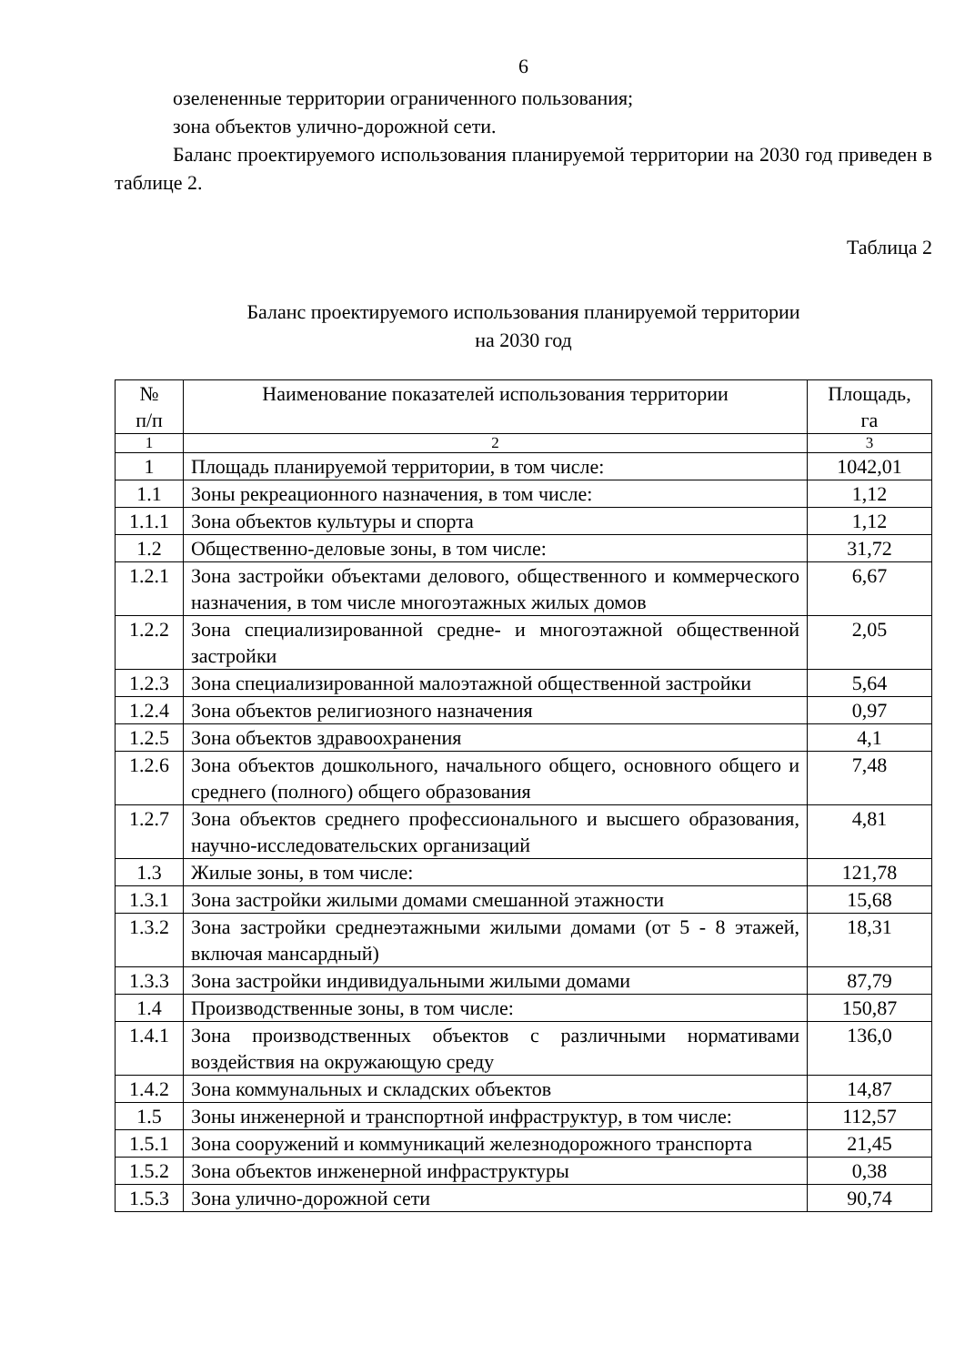6
озелененные территории ограниченного пользования;
зона объектов улично-дорожной сети.
Баланс проектируемого использования планируемой территории на 2030 год приведен в таблице 2.
Таблица 2
Баланс проектируемого использования планируемой территории
на 2030 год
| № п/п | Наименование показателей использования территории | Площадь, га |
| --- | --- | --- |
| 1 | 2 | 3 |
| 1 | Площадь планируемой территории, в том числе: | 1042,01 |
| 1.1 | Зоны рекреационного назначения, в том числе: | 1,12 |
| 1.1.1 | Зона объектов культуры и спорта | 1,12 |
| 1.2 | Общественно-деловые зоны, в том числе: | 31,72 |
| 1.2.1 | Зона застройки объектами делового, общественного и коммерческого назначения, в том числе многоэтажных жилых домов | 6,67 |
| 1.2.2 | Зона специализированной средне- и многоэтажной общественной застройки | 2,05 |
| 1.2.3 | Зона специализированной малоэтажной общественной застройки | 5,64 |
| 1.2.4 | Зона объектов религиозного назначения | 0,97 |
| 1.2.5 | Зона объектов здравоохранения | 4,1 |
| 1.2.6 | Зона объектов дошкольного, начального общего, основного общего и среднего (полного) общего образования | 7,48 |
| 1.2.7 | Зона объектов среднего профессионального и высшего образования, научно-исследовательских организаций | 4,81 |
| 1.3 | Жилые зоны, в том числе: | 121,78 |
| 1.3.1 | Зона застройки жилыми домами смешанной этажности | 15,68 |
| 1.3.2 | Зона застройки среднеэтажными жилыми домами (от 5 - 8 этажей, включая мансардный) | 18,31 |
| 1.3.3 | Зона застройки индивидуальными жилыми домами | 87,79 |
| 1.4 | Производственные зоны, в том числе: | 150,87 |
| 1.4.1 | Зона производственных объектов с различными нормативами воздействия на окружающую среду | 136,0 |
| 1.4.2 | Зона коммунальных и складских объектов | 14,87 |
| 1.5 | Зоны инженерной и транспортной инфраструктур, в том числе: | 112,57 |
| 1.5.1 | Зона сооружений и коммуникаций железнодорожного транспорта | 21,45 |
| 1.5.2 | Зона объектов инженерной инфраструктуры | 0,38 |
| 1.5.3 | Зона улично-дорожной сети | 90,74 |